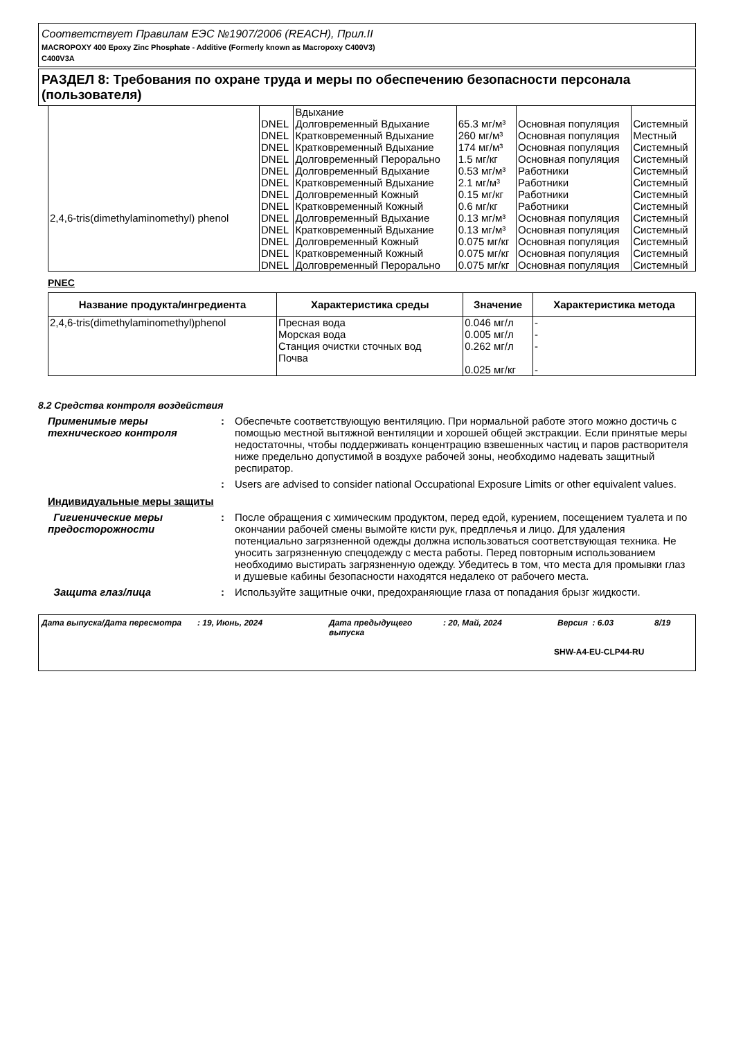Соответствует Правилам ЕЭС №1907/2006 (REACH), Прил.II
MACROPOXY 400 Epoxy Zinc Phosphate - Additive (Formerly known as Macropoxy C400V3)
C400V3A
РАЗДЕЛ 8: Требования по охране труда и меры по обеспечению безопасности персонала (пользователя)
| 2,4,6-tris(dimethylaminomethyl) phenol | | Вдыхание | | | |
| | DNEL | Долговременный Вдыхание | 65.3 мг/м³ | Основная популяция | Системный |
| | DNEL | Кратковременный Вдыхание | 260 мг/м³ | Основная популяция | Местный |
| | DNEL | Кратковременный Вдыхание | 174 мг/м³ | Основная популяция | Системный |
| | DNEL | Долговременный Перорально | 1.5 мг/кг | Основная популяция | Системный |
| | DNEL | Долговременный Вдыхание | 0.53 мг/м³ | Работники | Системный |
| | DNEL | Кратковременный Вдыхание | 2.1 мг/м³ | Работники | Системный |
| | DNEL | Долговременный Кожный | 0.15 мг/кг | Работники | Системный |
| | DNEL | Кратковременный Кожный | 0.6 мг/кг | Работники | Системный |
| | DNEL | Долговременный Вдыхание | 0.13 мг/м³ | Основная популяция | Системный |
| | DNEL | Кратковременный Вдыхание | 0.13 мг/м³ | Основная популяция | Системный |
| | DNEL | Долговременный Кожный | 0.075 мг/кг | Основная популяция | Системный |
| | DNEL | Кратковременный Кожный | 0.075 мг/кг | Основная популяция | Системный |
| | DNEL | Долговременный Перорально | 0.075 мг/кг | Основная популяция | Системный |
PNEC
| Название продукта/ингредиента | Характеристика среды | Значение | Характеристика метода |
| --- | --- | --- | --- |
| 2,4,6-tris(dimethylaminomethyl)phenol | Пресная вода Морская вода Станция очистки сточных вод Почва | 0.046 мг/л 0.005 мг/л 0.262 мг/л 0.025 мг/кг | - - - - |
8.2 Средства контроля воздействия
Применимые меры технического контроля
: Обеспечьте соответствующую вентиляцию. При нормальной работе этого можно достичь с помощью местной вытяжной вентиляции и хорошей общей экстракции. Если принятые меры недостаточны, чтобы поддерживать концентрацию взвешенных частиц и паров растворителя ниже предельно допустимой в воздухе рабочей зоны, необходимо надевать защитный респиратор.
: Users are advised to consider national Occupational Exposure Limits or other equivalent values.
Индивидуальные меры защиты
Гигиенические меры предосторожности
: После обращения с химическим продуктом, перед едой, курением, посещением туалета и по окончании рабочей смены вымойте кисти рук, предплечья и лицо. Для удаления потенциально загрязненной одежды должна использоваться соответствующая техника. Не уносить загрязненную спецодежду с места работы. Перед повторным использованием необходимо выстирать загрязненную одежду. Убедитесь в том, что места для промывки глаз и душевые кабины безопасности находятся недалеко от рабочего места.
Защита глаз/лица : Используйте защитные очки, предохраняющие глаза от попадания брызг жидкости.
Дата выпуска/Дата пересмотра: 19, Июнь, 2024 Дата предыдущего выпуска: 20, Май, 2024 Версия : 6.03 8/19
SHW-A4-EU-CLP44-RU